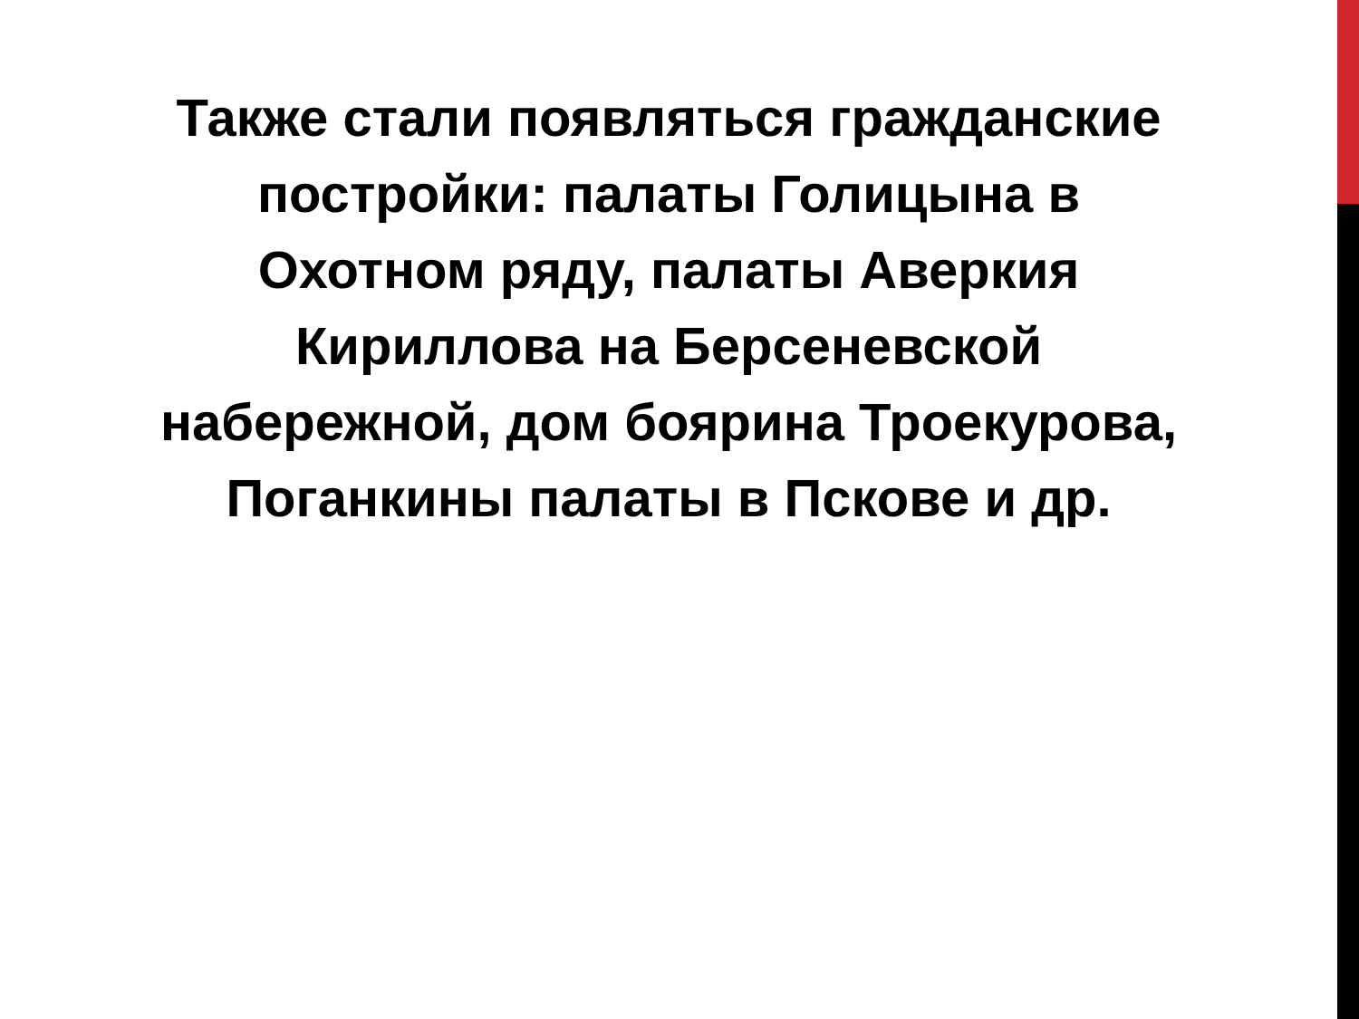Также стали появляться гражданские
постройки: палаты Голицына в
Охотном ряду, палаты Аверкия
Кириллова на Берсеневской
набережной, дом боярина Троекурова,
Поганкины палаты в Пскове и др.